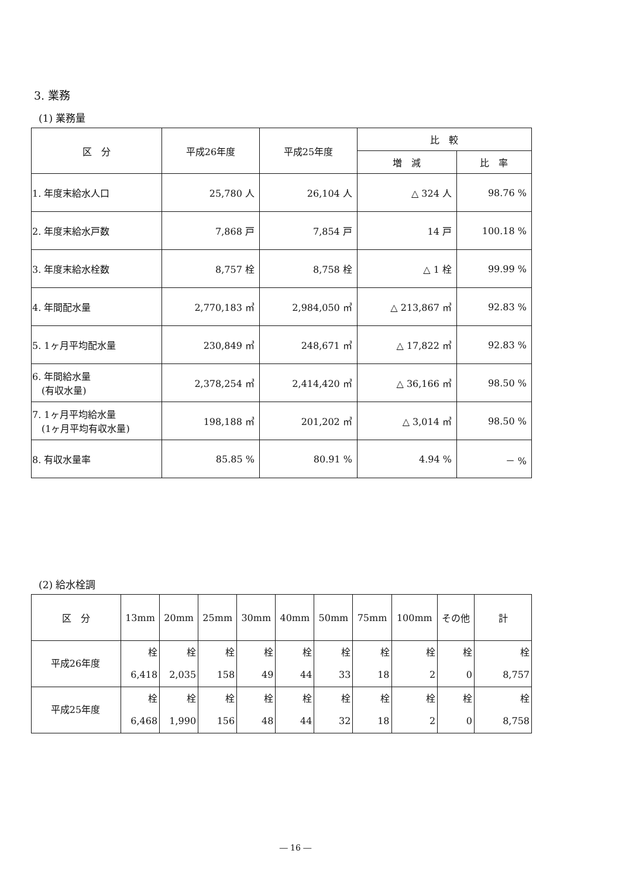3. 業務
(1) 業務量
| 区 分 | 平成26年度 | 平成25年度 | 比 較 | |
| --- | --- | --- | --- | --- |
| | | | 増 減 | 比 率 |
| 1. 年度末給水人口 | 25,780 人 | 26,104 人 | △ 324 人 | 98.76 % |
| 2. 年度末給水戸数 | 7,868 戸 | 7,854 戸 | 14 戸 | 100.18 % |
| 3. 年度末給水栓数 | 8,757 栓 | 8,758 栓 | △ 1 栓 | 99.99 % |
| 4. 年間配水量 | 2,770,183 ㎥ | 2,984,050 ㎥ | △ 213,867 ㎥ | 92.83 % |
| 5. 1ヶ月平均配水量 | 230,849 ㎥ | 248,671 ㎥ | △ 17,822 ㎥ | 92.83 % |
| 6. 年間給水量 (有収水量) | 2,378,254 ㎥ | 2,414,420 ㎥ | △ 36,166 ㎥ | 98.50 % |
| 7. 1ヶ月平均給水量 (1ヶ月平均有収水量) | 198,188 ㎥ | 201,202 ㎥ | △ 3,014 ㎥ | 98.50 % |
| 8. 有収水量率 | 85.85 % | 80.91 % | 4.94 % | － % |
(2) 給水栓調
| 区 分 | 13mm | 20mm | 25mm | 30mm | 40mm | 50mm | 75mm | 100mm | その他 | 計 |
| --- | --- | --- | --- | --- | --- | --- | --- | --- | --- | --- |
| 平成26年度 | 栓 6,418 | 栓 2,035 | 栓 158 | 栓 49 | 栓 44 | 栓 33 | 栓 18 | 栓 2 | 栓 0 | 栓 8,757 |
| 平成25年度 | 栓 6,468 | 栓 1,990 | 栓 156 | 栓 48 | 栓 44 | 栓 32 | 栓 18 | 栓 2 | 栓 0 | 栓 8,758 |
― 16 ―